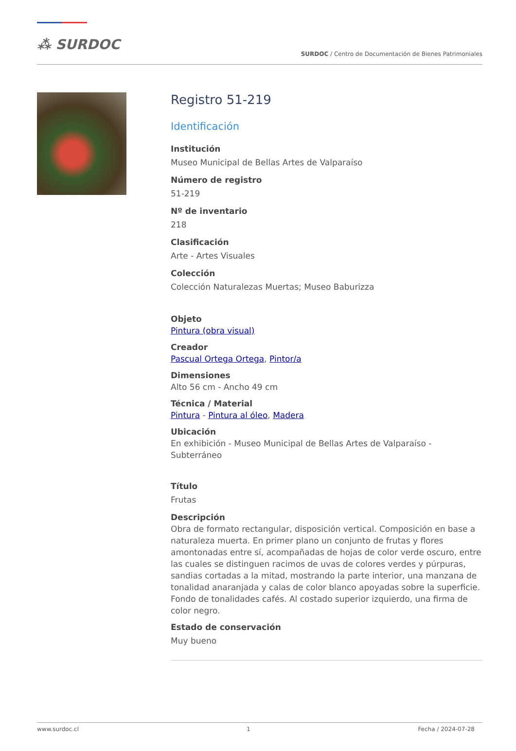⁂ SURDOC
SURDOC / Centro de Documentación de Bienes Patrimoniales
Registro 51-219
Identificación
Institución
Museo Municipal de Bellas Artes de Valparaíso
Número de registro
51-219
Nº de inventario
218
Clasificación
Arte - Artes Visuales
Colección
Colección Naturalezas Muertas; Museo Baburizza
Objeto
Pintura (obra visual)
Creador
Pascual Ortega Ortega, Pintor/a
Dimensiones
Alto 56 cm - Ancho 49 cm
Técnica / Material
Pintura - Pintura al óleo, Madera
Ubicación
En exhibición - Museo Municipal de Bellas Artes de Valparaíso - Subterráneo
Título
Frutas
Descripción
Obra de formato rectangular, disposición vertical. Composición en base a naturaleza muerta. En primer plano un conjunto de frutas y flores amontonadas entre sí, acompañadas de hojas de color verde oscuro, entre las cuales se distinguen racimos de uvas de colores verdes y púrpuras, sandias cortadas a la mitad, mostrando la parte interior, una manzana de tonalidad anaranjada y calas de color blanco apoyadas sobre la superficie. Fondo de tonalidades cafés. Al costado superior izquierdo, una firma de color negro.
Estado de conservación
Muy bueno
www.surdoc.cl 1 Fecha / 2024-07-28